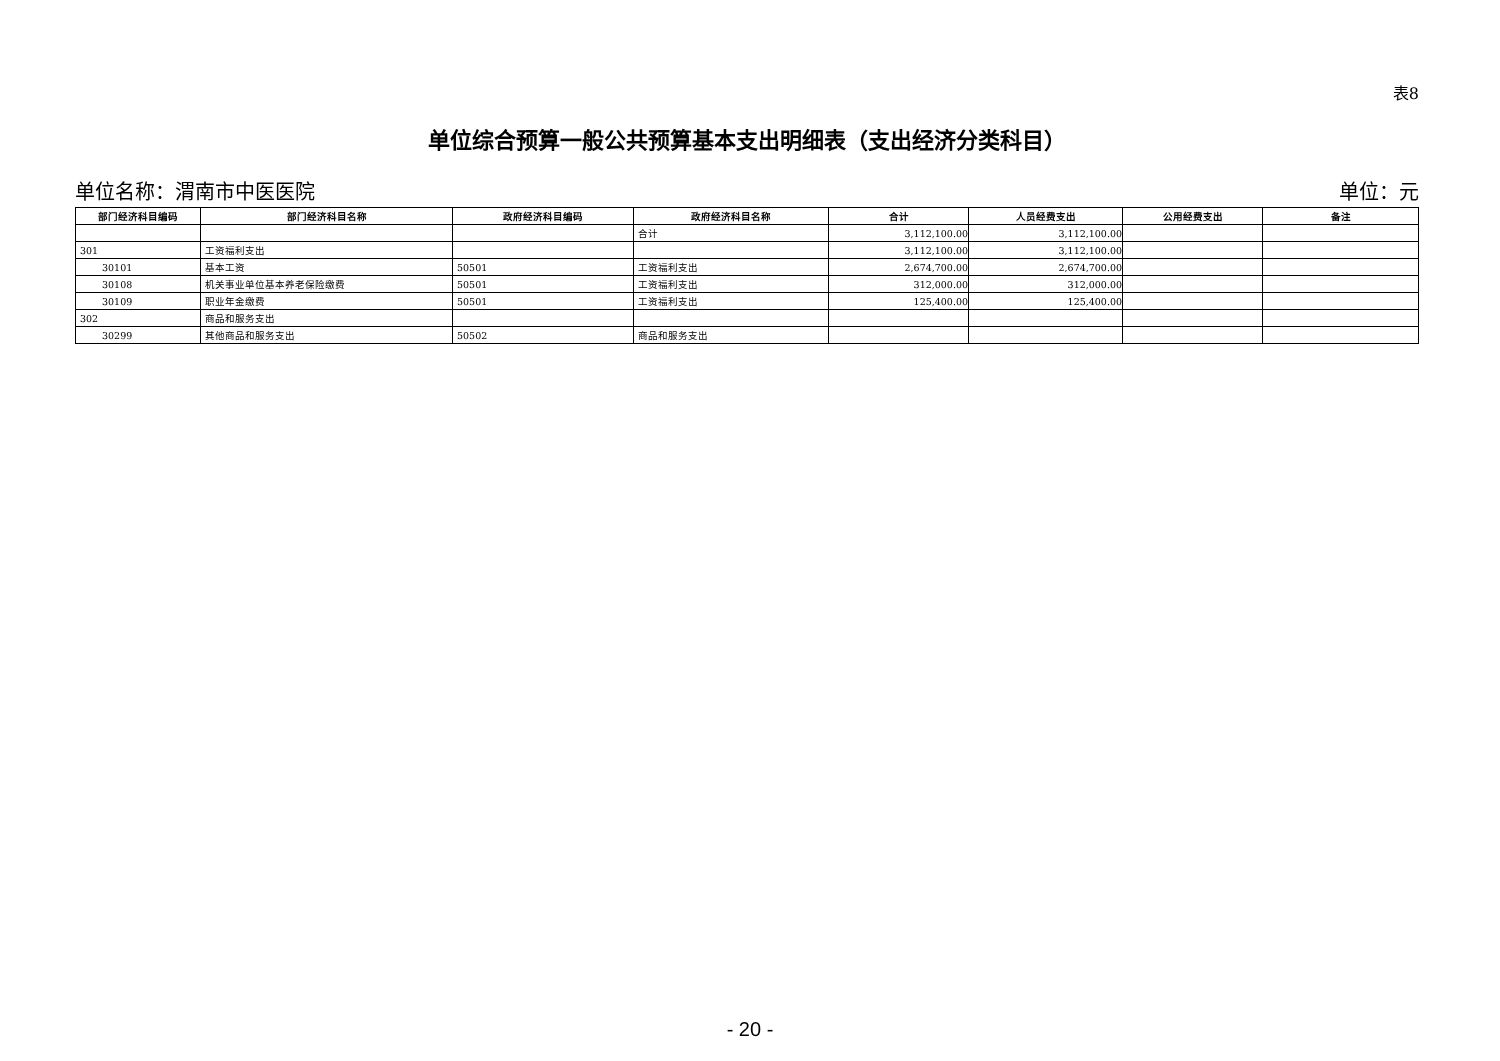表8
单位综合预算一般公共预算基本支出明细表（支出经济分类科目）
单位名称：渭南市中医医院 单位：元
| 部门经济科目编码 | 部门经济科目名称 | 政府经济科目编码 | 政府经济科目名称 | 合计 | 人员经费支出 | 公用经费支出 | 备注 |
| --- | --- | --- | --- | --- | --- | --- | --- |
| | | | 合计 | 3,112,100.00 | 3,112,100.00 | | |
| 301 | 工资福利支出 | | | 3,112,100.00 | 3,112,100.00 | | |
| 30101 | 基本工资 | 50501 | 工资福利支出 | 2,674,700.00 | 2,674,700.00 | | |
| 30108 | 机关事业单位基本养老保险缴费 | 50501 | 工资福利支出 | 312,000.00 | 312,000.00 | | |
| 30109 | 职业年金缴费 | 50501 | 工资福利支出 | 125,400.00 | 125,400.00 | | |
| 302 | 商品和服务支出 | | | | | | |
| 30299 | 其他商品和服务支出 | 50502 | 商品和服务支出 | | | | |
- 20 -